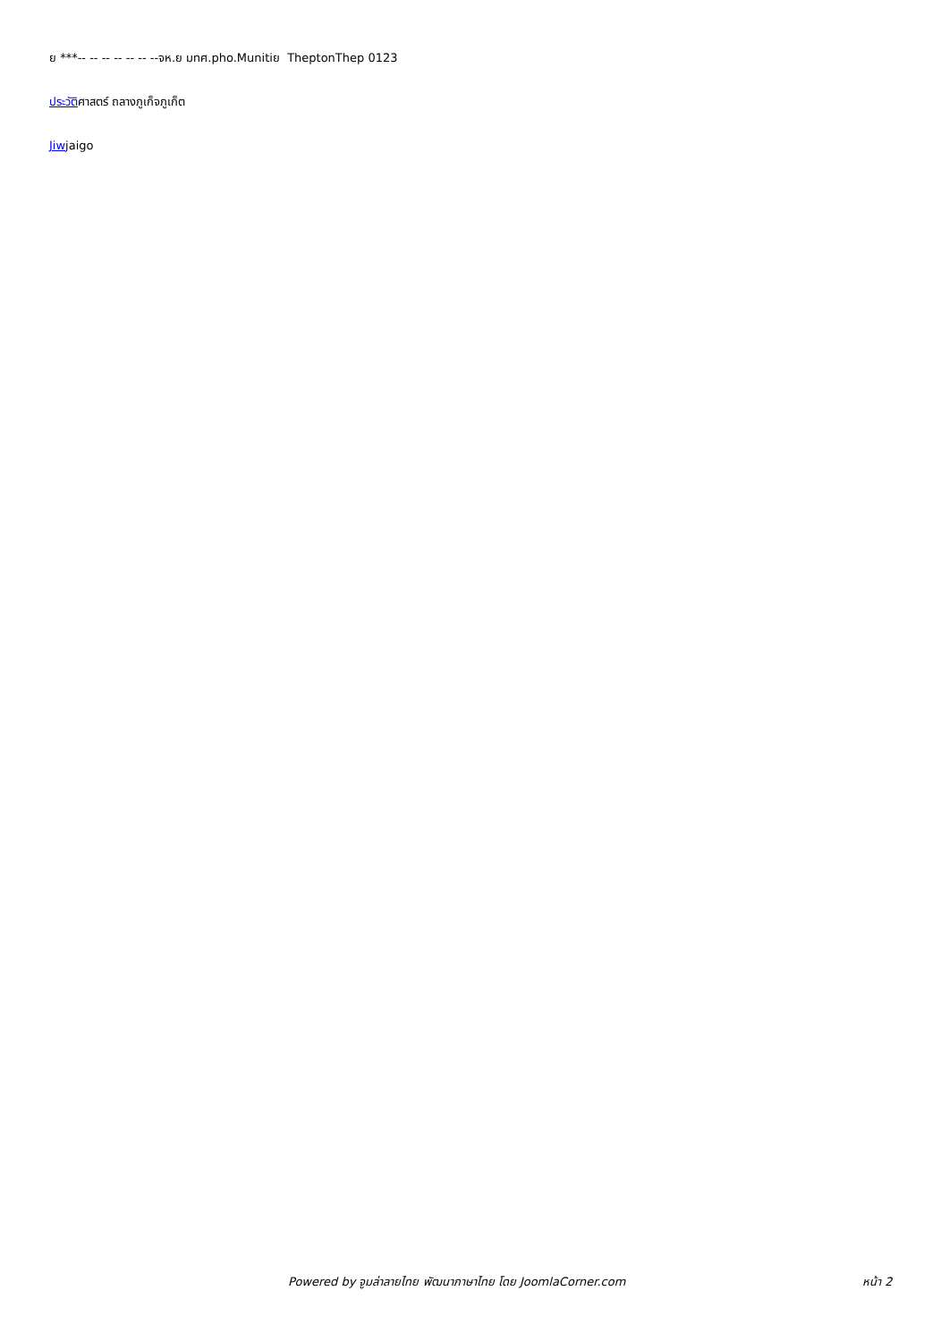ย ***-- -- -- -- -- -- --จห.ย มทศ.pho.Munitiย TheptonThep 0123
ประวัติศาสตร์ ถลางภูเก็จภูเก็ต
Jiwjaigo
Powered by จูมล่าลายไทย พัฒนาภาษาไทย โดย JoomlaCorner.com หน้า 2